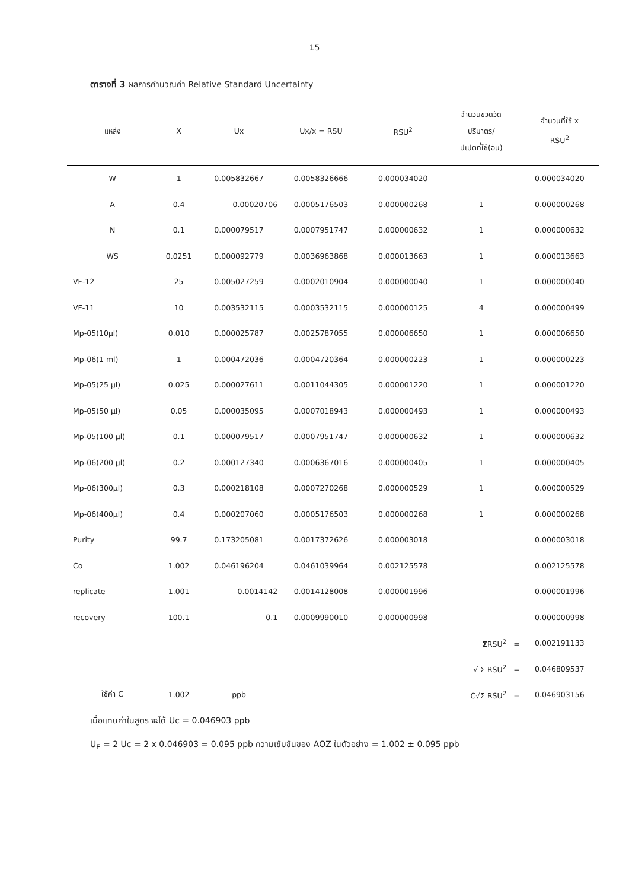15
ตารางที่ 3 ผลการคำนวณค่า Relative Standard Uncertainty
| แหล่ง | X | Ux | Ux/x = RSU | RSU<sup>2</sup> | จำนวนขวดวัด ปริมาตร/ ปิเปตที่ใช้(อัน) | จำนวนที่ใช้ x RSU<sup>2</sup> |
| --- | --- | --- | --- | --- | --- | --- |
| W | 1 | 0.005832667 | 0.0058326666 | 0.000034020 | | 0.000034020 |
| A | 0.4 | 0.00020706 | 0.0005176503 | 0.000000268 | 1 | 0.000000268 |
| N | 0.1 | 0.000079517 | 0.0007951747 | 0.000000632 | 1 | 0.000000632 |
| WS | 0.0251 | 0.000092779 | 0.0036963868 | 0.000013663 | 1 | 0.000013663 |
| VF-12 | 25 | 0.005027259 | 0.0002010904 | 0.000000040 | 1 | 0.000000040 |
| VF-11 | 10 | 0.003532115 | 0.0003532115 | 0.000000125 | 4 | 0.000000499 |
| Mp-05(10µl) | 0.010 | 0.000025787 | 0.0025787055 | 0.000006650 | 1 | 0.000006650 |
| Mp-06(1 ml) | 1 | 0.000472036 | 0.0004720364 | 0.000000223 | 1 | 0.000000223 |
| Mp-05(25 µl) | 0.025 | 0.000027611 | 0.0011044305 | 0.000001220 | 1 | 0.000001220 |
| Mp-05(50 µl) | 0.05 | 0.000035095 | 0.0007018943 | 0.000000493 | 1 | 0.000000493 |
| Mp-05(100 µl) | 0.1 | 0.000079517 | 0.0007951747 | 0.000000632 | 1 | 0.000000632 |
| Mp-06(200 µl) | 0.2 | 0.000127340 | 0.0006367016 | 0.000000405 | 1 | 0.000000405 |
| Mp-06(300µl) | 0.3 | 0.000218108 | 0.0007270268 | 0.000000529 | 1 | 0.000000529 |
| Mp-06(400µl) | 0.4 | 0.000207060 | 0.0005176503 | 0.000000268 | 1 | 0.000000268 |
| Purity | 99.7 | 0.173205081 | 0.0017372626 | 0.000003018 | | 0.000003018 |
| Co | 1.002 | 0.046196204 | 0.0461039964 | 0.002125578 | | 0.002125578 |
| replicate | 1.001 | 0.0014142 | 0.0014128008 | 0.000001996 | | 0.000001996 |
| recovery | 100.1 | 0.1 | 0.0009990010 | 0.000000998 | | 0.000000998 |
| | | | | | Σ RSU<sup>2</sup> = | 0.002191133 |
| | | | | | √ Σ RSU<sup>2</sup> = | 0.046809537 |
| ใช้ค่า C | 1.002 | ppb | | | C√Σ RSU<sup>2</sup> = | 0.046903156 |
เมื่อแทนค่าในสูตร จะได้ Uc = 0.046903 ppb
U<sub>E</sub> = 2 Uc = 2 x 0.046903 = 0.095 ppb ความเข้มข้นของ AOZ ในตัวอย่าง = 1.002 ± 0.095 ppb